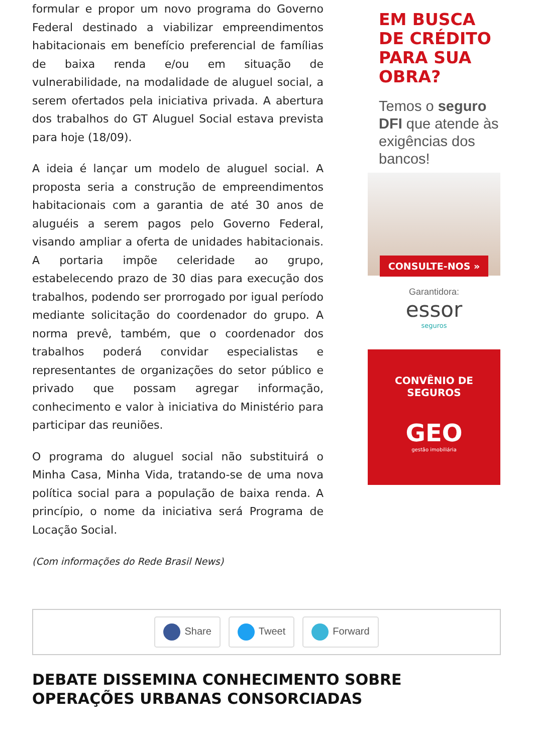formular e propor um novo programa do Governo Federal destinado a viabilizar empreendimentos habitacionais em benefício preferencial de famílias de baixa renda e/ou em situação de vulnerabilidade, na modalidade de aluguel social, a serem ofertados pela iniciativa privada. A abertura dos trabalhos do GT Aluguel Social estava prevista para hoje (18/09).
A ideia é lançar um modelo de aluguel social. A proposta seria a construção de empreendimentos habitacionais com a garantia de até 30 anos de aluguéis a serem pagos pelo Governo Federal, visando ampliar a oferta de unidades habitacionais. A portaria impõe celeridade ao grupo, estabelecendo prazo de 30 dias para execução dos trabalhos, podendo ser prorrogado por igual período mediante solicitação do coordenador do grupo. A norma prevê, também, que o coordenador dos trabalhos poderá convidar especialistas e representantes de organizações do setor público e privado que possam agregar informação, conhecimento e valor à iniciativa do Ministério para participar das reuniões.
O programa do aluguel social não substituirá o Minha Casa, Minha Vida, tratando-se de uma nova política social para a população de baixa renda. A princípio, o nome da iniciativa será Programa de Locação Social.
(Com informações do Rede Brasil News)
EM BUSCA DE CRÉDITO PARA SUA OBRA?
Temos o seguro DFI que atende às exigências dos bancos!
CONSULTE-NOS »
Garantidora:
essor
seguros
CONVÊNIO DE
SEGUROS
GEO
gestão imobiliária
Share Tweet Forward
DEBATE DISSEMINA CONHECIMENTO SOBRE OPERAÇÕES URBANAS CONSORCIADAS